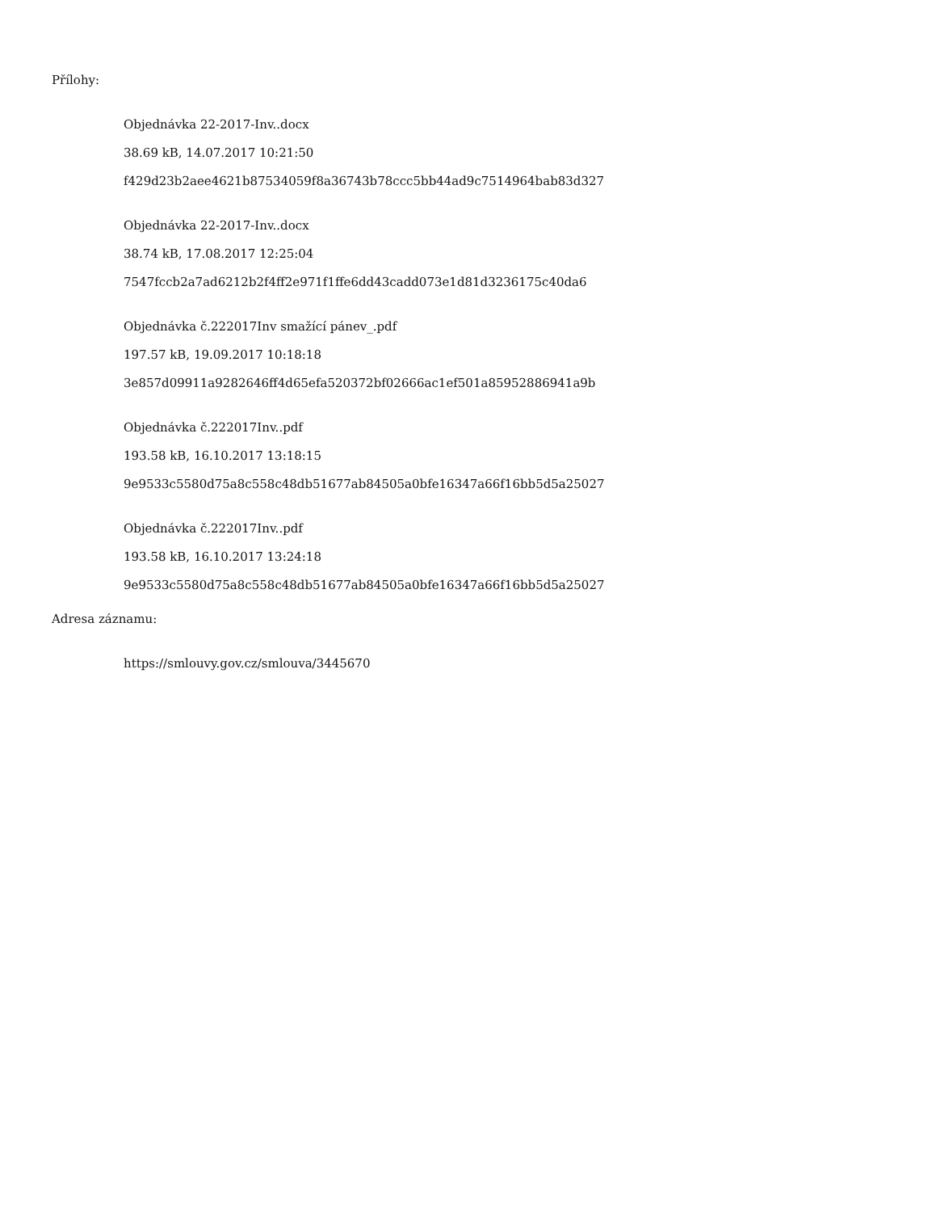Přílohy:
Objednávka 22-2017-Inv..docx
38.69 kB, 14.07.2017 10:21:50
f429d23b2aee4621b87534059f8a36743b78ccc5bb44ad9c7514964bab83d327
Objednávka 22-2017-Inv..docx
38.74 kB, 17.08.2017 12:25:04
7547fccb2a7ad6212b2f4ff2e971f1ffe6dd43cadd073e1d81d3236175c40da6
Objednávka č.222017Inv smažící pánev_.pdf
197.57 kB, 19.09.2017 10:18:18
3e857d09911a9282646ff4d65efa520372bf02666ac1ef501a85952886941a9b
Objednávka č.222017Inv..pdf
193.58 kB, 16.10.2017 13:18:15
9e9533c5580d75a8c558c48db51677ab84505a0bfe16347a66f16bb5d5a25027
Objednávka č.222017Inv..pdf
193.58 kB, 16.10.2017 13:24:18
9e9533c5580d75a8c558c48db51677ab84505a0bfe16347a66f16bb5d5a25027
Adresa záznamu:
https://smlouvy.gov.cz/smlouva/3445670